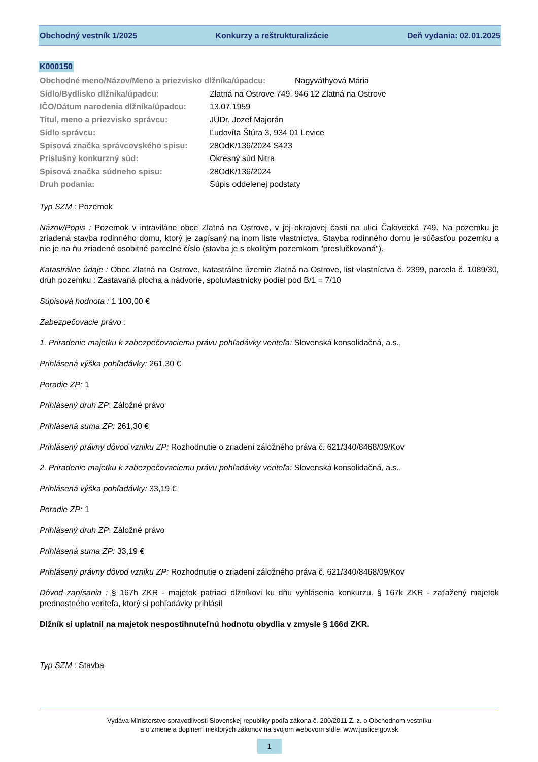Obchodný vestník 1/2025 Konkurzy a reštrukturalizácie Deň vydania: 02.01.2025
K000150
Obchodné meno/Názov/Meno a priezvisko dlžníka/úpadcu: Nagyváthyová Mária
Sídlo/Bydlisko dlžníka/úpadcu: Zlatná na Ostrove 749, 946 12 Zlatná na Ostrove
IČO/Dátum narodenia dlžníka/úpadcu: 13.07.1959
Titul, meno a priezvisko správcu: JUDr. Jozef Majorán
Sídlo správcu: Ľudovíta Štúra 3, 934 01 Levice
Spisová značka správcovského spisu: 28OdK/136/2024 S423
Príslušný konkurzný súd: Okresný súd Nitra
Spisová značka súdneho spisu: 28OdK/136/2024
Druh podania: Súpis oddelenej podstaty
Typ SZM : Pozemok
Názov/Popis : Pozemok v intraviláne obce Zlatná na Ostrove, v jej okrajovej časti na ulici Čalovecká 749. Na pozemku je zriadená stavba rodinného domu, ktorý je zapísaný na inom liste vlastníctva. Stavba rodinného domu je súčasťou pozemku a nie je na ňu zriadené osobitné parcelné číslo (stavba je s okolitým pozemkom "preslučkovaná").
Katastrálne údaje : Obec Zlatná na Ostrove, katastrálne územie Zlatná na Ostrove, list vlastníctva č. 2399, parcela č. 1089/30, druh pozemku : Zastavaná plocha a nádvorie, spoluvlastnícky podiel pod B/1 = 7/10
Súpisová hodnota : 1 100,00 €
Zabezpečovacie právo :
1. Priradenie majetku k zabezpečovaciemu právu pohľadávky veriteľa: Slovenská konsolidačná, a.s.,
Prihlásená výška pohľadávky: 261,30 €
Poradie ZP: 1
Prihlásený druh ZP: Záložné právo
Prihlásená suma ZP: 261,30 €
Prihlásený právny dôvod vzniku ZP: Rozhodnutie o zriadení záložného práva č. 621/340/8468/09/Kov
2. Priradenie majetku k zabezpečovaciemu právu pohľadávky veriteľa: Slovenská konsolidačná, a.s.,
Prihlásená výška pohľadávky: 33,19 €
Poradie ZP: 1
Prihlásený druh ZP: Záložné právo
Prihlásená suma ZP: 33,19 €
Prihlásený právny dôvod vzniku ZP: Rozhodnutie o zriadení záložného práva č. 621/340/8468/09/Kov
Dôvod zapísania : § 167h ZKR - majetok patriaci dlžníkovi ku dňu vyhlásenia konkurzu. § 167k ZKR - zaťažený majetok prednostného veriteľa, ktorý si pohľadávky prihlásil
Dlžník si uplatnil na majetok nespostihnuteľnú hodnotu obydlia v zmysle § 166d ZKR.
Typ SZM : Stavba
Vydáva Ministerstvo spravodlivosti Slovenskej republiky podľa zákona č. 200/2011 Z. z. o Obchodnom vestníku
a o zmene a doplnení niektorých zákonov na svojom webovom sídle: www.justice.gov.sk
1